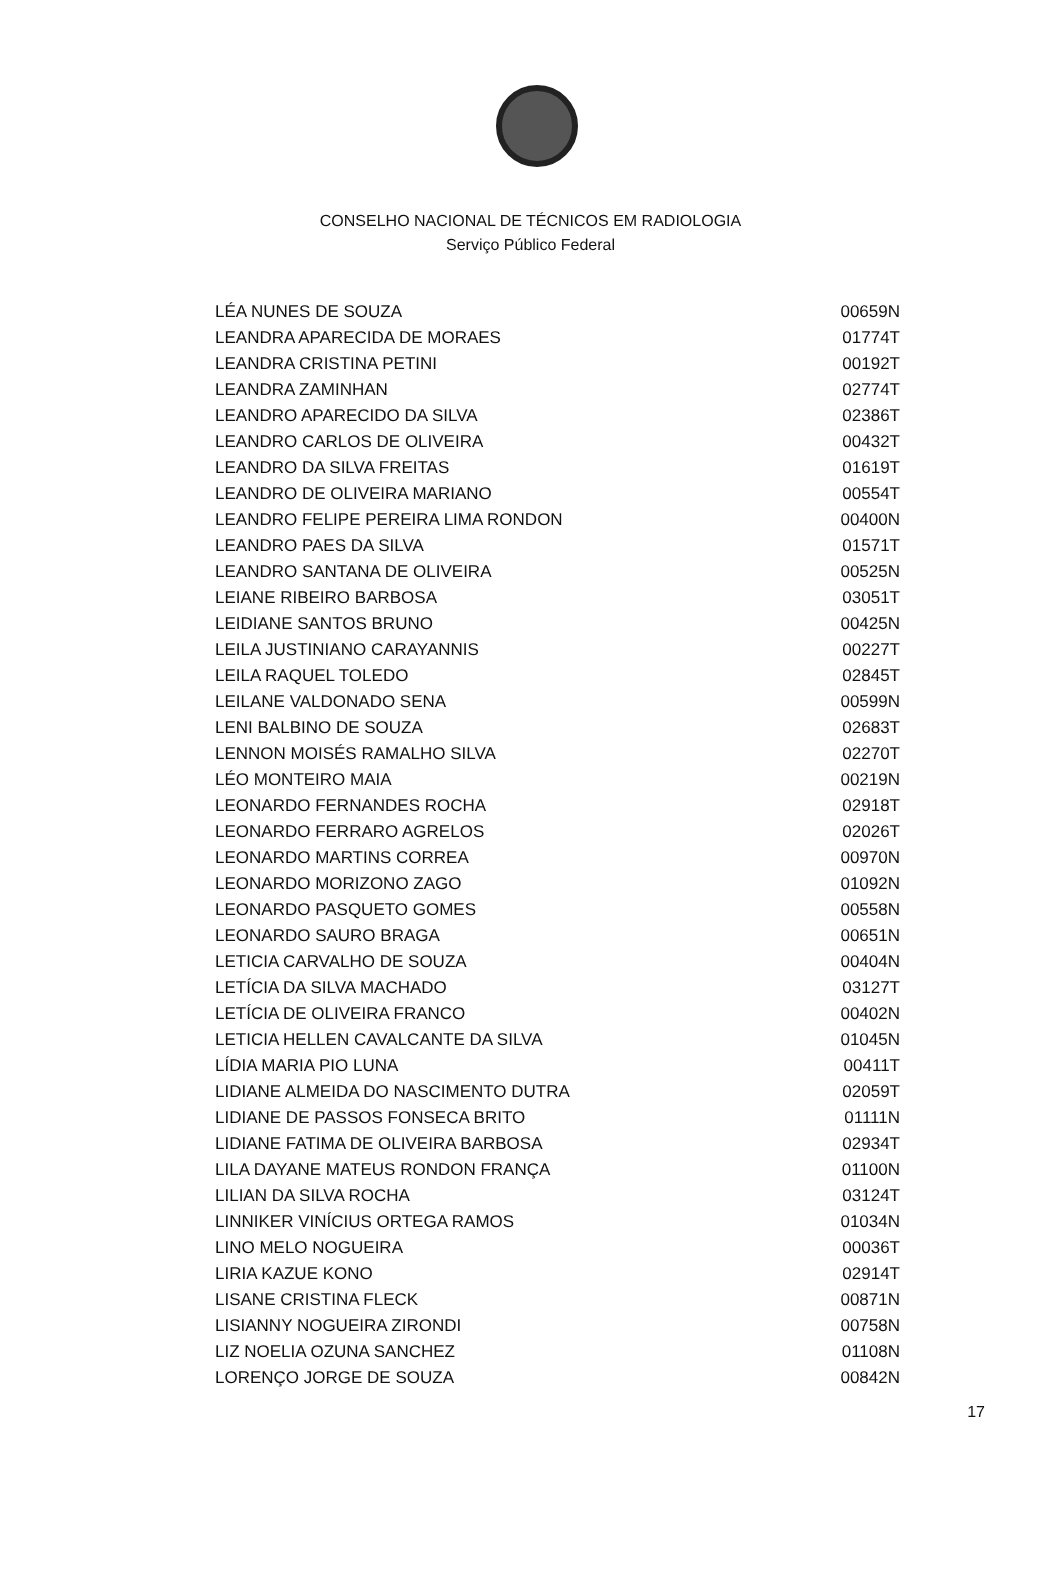CONSELHO NACIONAL DE TÉCNICOS EM RADIOLOGIA
Serviço Público Federal
| LÉA NUNES DE SOUZA | 00659N |
| LEANDRA APARECIDA DE MORAES | 01774T |
| LEANDRA CRISTINA PETINI | 00192T |
| LEANDRA ZAMINHAN | 02774T |
| LEANDRO APARECIDO DA SILVA | 02386T |
| LEANDRO CARLOS DE OLIVEIRA | 00432T |
| LEANDRO DA SILVA FREITAS | 01619T |
| LEANDRO DE OLIVEIRA MARIANO | 00554T |
| LEANDRO FELIPE PEREIRA LIMA RONDON | 00400N |
| LEANDRO PAES DA SILVA | 01571T |
| LEANDRO SANTANA DE OLIVEIRA | 00525N |
| LEIANE RIBEIRO BARBOSA | 03051T |
| LEIDIANE SANTOS BRUNO | 00425N |
| LEILA JUSTINIANO CARAYANNIS | 00227T |
| LEILA RAQUEL TOLEDO | 02845T |
| LEILANE VALDONADO SENA | 00599N |
| LENI BALBINO DE SOUZA | 02683T |
| LENNON MOISÉS RAMALHO SILVA | 02270T |
| LÉO MONTEIRO MAIA | 00219N |
| LEONARDO FERNANDES ROCHA | 02918T |
| LEONARDO FERRARO AGRELOS | 02026T |
| LEONARDO MARTINS CORREA | 00970N |
| LEONARDO MORIZONO ZAGO | 01092N |
| LEONARDO PASQUETO GOMES | 00558N |
| LEONARDO SAURO BRAGA | 00651N |
| LETICIA CARVALHO DE SOUZA | 00404N |
| LETÍCIA DA SILVA MACHADO | 03127T |
| LETÍCIA DE OLIVEIRA FRANCO | 00402N |
| LETICIA HELLEN CAVALCANTE DA SILVA | 01045N |
| LÍDIA MARIA PIO LUNA | 00411T |
| LIDIANE ALMEIDA DO NASCIMENTO DUTRA | 02059T |
| LIDIANE DE PASSOS FONSECA BRITO | 01111N |
| LIDIANE FATIMA DE OLIVEIRA BARBOSA | 02934T |
| LILA DAYANE MATEUS RONDON FRANÇA | 01100N |
| LILIAN DA SILVA ROCHA | 03124T |
| LINNIKER VINÍCIUS ORTEGA RAMOS | 01034N |
| LINO MELO NOGUEIRA | 00036T |
| LIRIA KAZUE KONO | 02914T |
| LISANE CRISTINA FLECK | 00871N |
| LISIANNY NOGUEIRA ZIRONDI | 00758N |
| LIZ NOELIA OZUNA SANCHEZ | 01108N |
| LORENÇO JORGE DE SOUZA | 00842N |
17